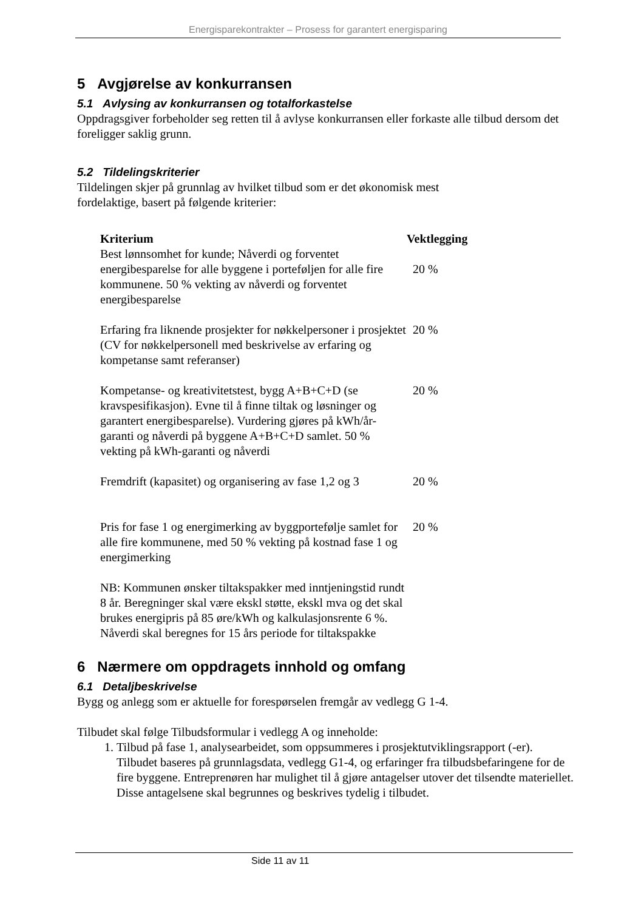Energisparekontrakter – Prosess for garantert energisparing
5 Avgjørelse av konkurransen
5.1 Avlysing av konkurransen og totalforkastelse
Oppdragsgiver forbeholder seg retten til å avlyse konkurransen eller forkaste alle tilbud dersom det foreligger saklig grunn.
5.2 Tildelingskriterier
Tildelingen skjer på grunnlag av hvilket tilbud som er det økonomisk mest
fordelaktige, basert på følgende kriterier:
| Kriterium | Vektlegging |
| --- | --- |
| Best lønnsomhet for kunde; Nåverdi og forventet energibesparelse for alle byggene i porteføljen for alle fire kommunene. 50 % vekting av nåverdi og forventet energibesparelse | 20 % |
| Erfaring fra liknende prosjekter for nøkkelpersoner i prosjektet (CV for nøkkelpersonell med beskrivelse av erfaring og kompetanse samt referanser) | 20 % |
| Kompetanse- og kreativitetstest, bygg A+B+C+D (se kravspesifikasjon). Evne til å finne tiltak og løsninger og garantert energibesparelse). Vurdering gjøres på kWh/år-garanti og nåverdi på byggene A+B+C+D samlet. 50 % vekting på kWh-garanti og nåverdi | 20 % |
| Fremdrift (kapasitet) og organisering av fase 1,2 og 3 | 20 % |
| Pris for fase 1 og energimerking av byggportefølje samlet for alle fire kommunene, med 50 % vekting på kostnad fase 1 og energimerking | 20 % |
| NB: Kommunen ønsker tiltakspakker med inntjeningstid rundt 8 år. Beregninger skal være ekskl støtte, ekskl mva og det skal brukes energipris på 85 øre/kWh og kalkulasjonsrente 6 %. Nåverdi skal beregnes for 15 års periode for tiltakspakke | |
6 Nærmere om oppdragets innhold og omfang
6.1 Detaljbeskrivelse
Bygg og anlegg som er aktuelle for forespørselen fremgår av vedlegg G 1-4.
Tilbudet skal følge Tilbudsformular i vedlegg A og inneholde:
1. Tilbud på fase 1, analysearbeidet, som oppsummeres i prosjektutviklingsrapport (-er). Tilbudet baseres på grunnlagsdata, vedlegg G1-4, og erfaringer fra tilbudsbefaringene for de fire byggene. Entreprenøren har mulighet til å gjøre antagelser utover det tilsendte materiellet. Disse antagelsene skal begrunnes og beskrives tydelig i tilbudet.
Side 11 av 11